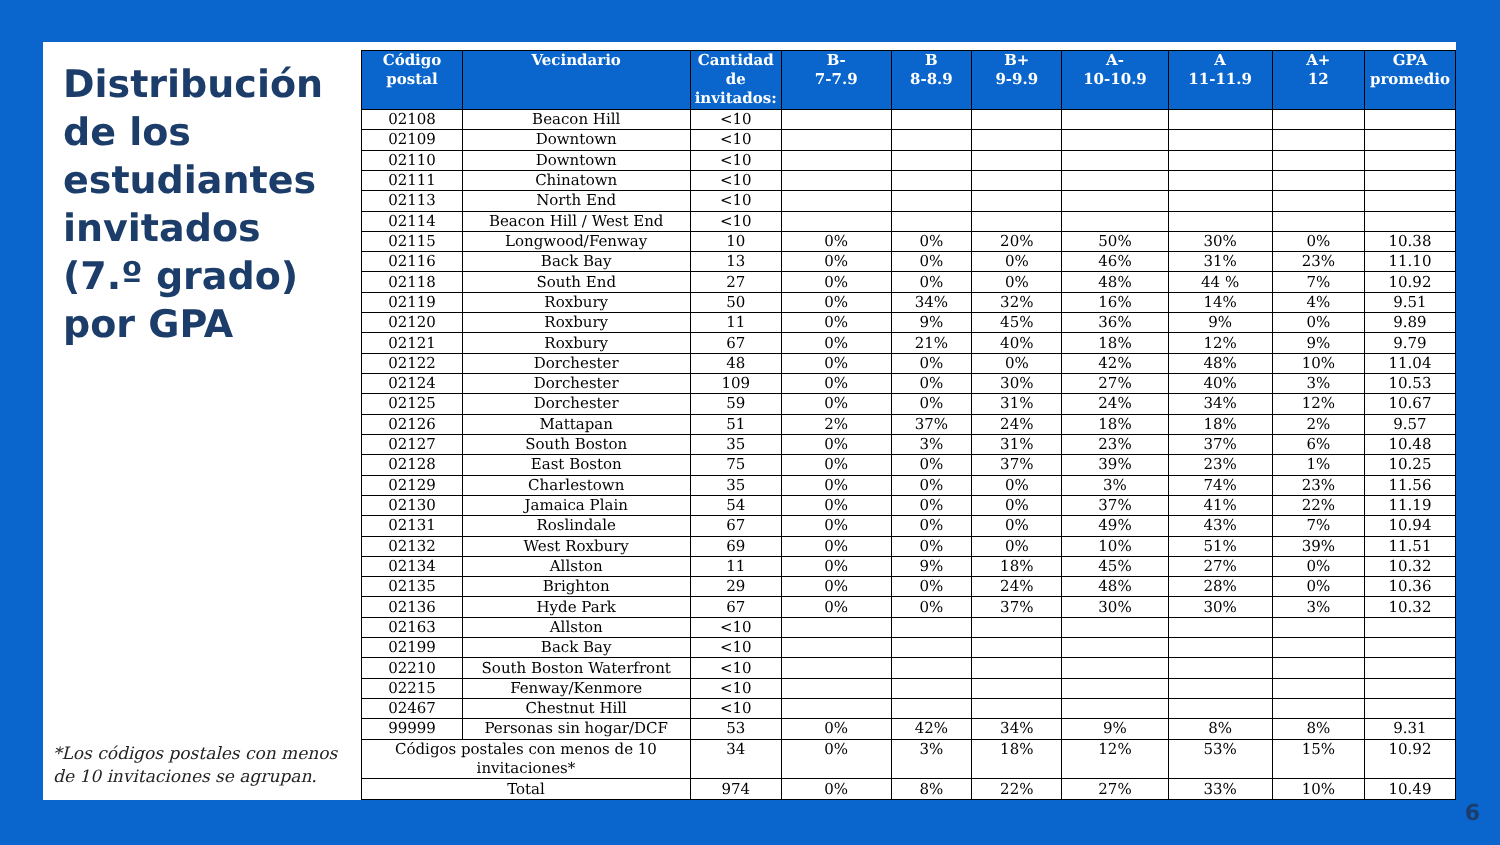Distribución de los estudiantes invitados (7.º grado) por GPA
*Los códigos postales con menos de 10 invitaciones se agrupan.
| Código postal | Vecindario | Cantidad de invitados: | B- 7-7.9 | B 8-8.9 | B+ 9-9.9 | A- 10-10.9 | A 11-11.9 | A+ 12 | GPA promedio |
| --- | --- | --- | --- | --- | --- | --- | --- | --- | --- |
| 02108 | Beacon Hill | <10 | | | | | | | |
| 02109 | Downtown | <10 | | | | | | | |
| 02110 | Downtown | <10 | | | | | | | |
| 02111 | Chinatown | <10 | | | | | | | |
| 02113 | North End | <10 | | | | | | | |
| 02114 | Beacon Hill / West End | <10 | | | | | | | |
| 02115 | Longwood/Fenway | 10 | 0% | 0% | 20% | 50% | 30% | 0% | 10.38 |
| 02116 | Back Bay | 13 | 0% | 0% | 0% | 46% | 31% | 23% | 11.10 |
| 02118 | South End | 27 | 0% | 0% | 0% | 48% | 44 % | 7% | 10.92 |
| 02119 | Roxbury | 50 | 0% | 34% | 32% | 16% | 14% | 4% | 9.51 |
| 02120 | Roxbury | 11 | 0% | 9% | 45% | 36% | 9% | 0% | 9.89 |
| 02121 | Roxbury | 67 | 0% | 21% | 40% | 18% | 12% | 9% | 9.79 |
| 02122 | Dorchester | 48 | 0% | 0% | 0% | 42% | 48% | 10% | 11.04 |
| 02124 | Dorchester | 109 | 0% | 0% | 30% | 27% | 40% | 3% | 10.53 |
| 02125 | Dorchester | 59 | 0% | 0% | 31% | 24% | 34% | 12% | 10.67 |
| 02126 | Mattapan | 51 | 2% | 37% | 24% | 18% | 18% | 2% | 9.57 |
| 02127 | South Boston | 35 | 0% | 3% | 31% | 23% | 37% | 6% | 10.48 |
| 02128 | East Boston | 75 | 0% | 0% | 37% | 39% | 23% | 1% | 10.25 |
| 02129 | Charlestown | 35 | 0% | 0% | 0% | 3% | 74% | 23% | 11.56 |
| 02130 | Jamaica Plain | 54 | 0% | 0% | 0% | 37% | 41% | 22% | 11.19 |
| 02131 | Roslindale | 67 | 0% | 0% | 0% | 49% | 43% | 7% | 10.94 |
| 02132 | West Roxbury | 69 | 0% | 0% | 0% | 10% | 51% | 39% | 11.51 |
| 02134 | Allston | 11 | 0% | 9% | 18% | 45% | 27% | 0% | 10.32 |
| 02135 | Brighton | 29 | 0% | 0% | 24% | 48% | 28% | 0% | 10.36 |
| 02136 | Hyde Park | 67 | 0% | 0% | 37% | 30% | 30% | 3% | 10.32 |
| 02163 | Allston | <10 | | | | | | | |
| 02199 | Back Bay | <10 | | | | | | | |
| 02210 | South Boston Waterfront | <10 | | | | | | | |
| 02215 | Fenway/Kenmore | <10 | | | | | | | |
| 02467 | Chestnut Hill | <10 | | | | | | | |
| 99999 | Personas sin hogar/DCF | 53 | 0% | 42% | 34% | 9% | 8% | 8% | 9.31 |
| Códigos postales con menos de 10 invitaciones* | | 34 | 0% | 3% | 18% | 12% | 53% | 15% | 10.92 |
| Total | | 974 | 0% | 8% | 22% | 27% | 33% | 10% | 10.49 |
6